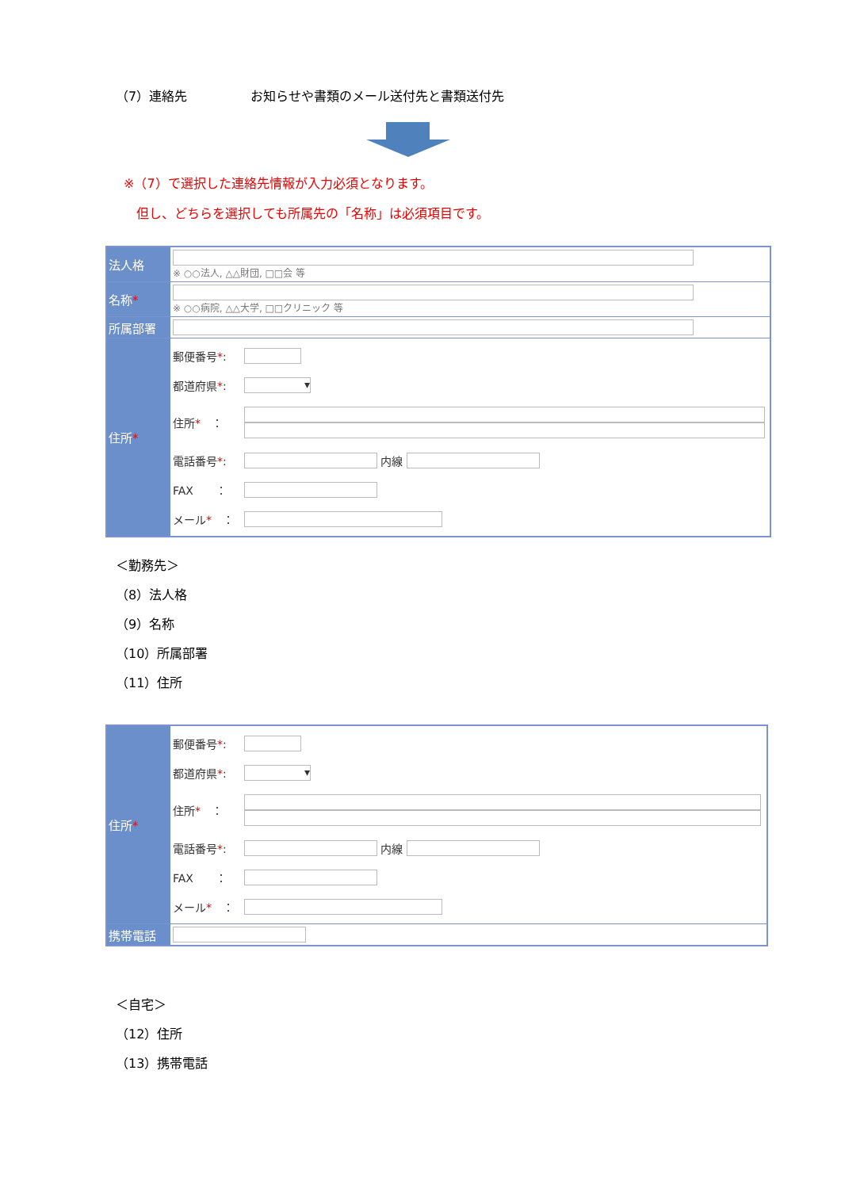（7）連絡先　　　　　お知らせや書類のメール送付先と書類送付先
※（7）で選択した連絡先情報が入力必須となります。
但し、どちらを選択しても所属先の「名称」は必須項目です。
| 法人格 | ※ ○○法人, △△財団, □□会 等 |
| 名称 * | ※ ○○病院, △△大学, □□クリニック 等 |
| 所属部署 | |
| 住所 * | 郵便番号 * : 都道府県 * : ▾ 住所 * ： 電話番号 * : 内線 FAX ： メール * ： |
＜勤務先＞
（8）法人格
（9）名称
（10）所属部署
（11）住所
| 住所 * | 郵便番号 * : 都道府県 * : ▾ 住所 * ： 電話番号 * : 内線 FAX ： メール * ： |
| 携帯電話 | |
＜自宅＞
（12）住所
（13）携帯電話